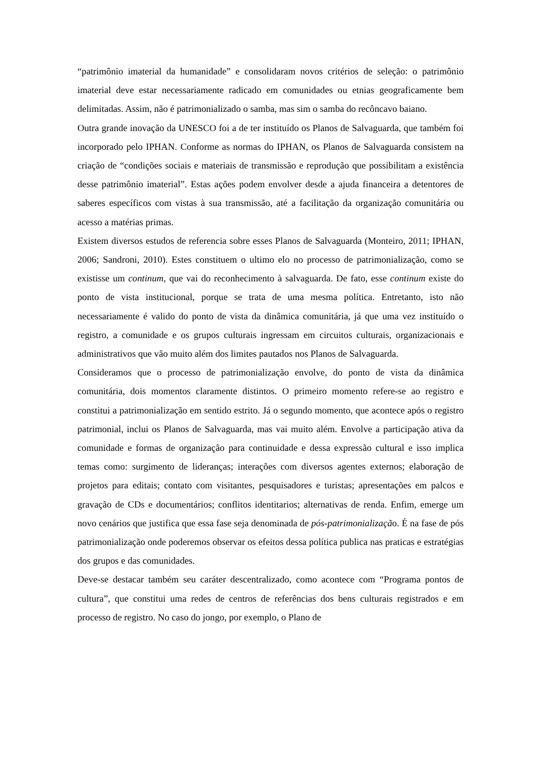“patrimônio imaterial da humanidade” e consolidaram novos critérios de seleção: o patrimônio imaterial deve estar necessariamente radicado em comunidades ou etnias geograficamente bem delimitadas. Assim, não é patrimonializado o samba, mas sim o samba do recôncavo baiano.
Outra grande inovação da UNESCO foi a de ter instituído os Planos de Salvaguarda, que também foi incorporado pelo IPHAN. Conforme as normas do IPHAN, os Planos de Salvaguarda consistem na criação de “condições sociais e materiais de transmissão e reprodução que possibilitam a existência desse patrimônio imaterial”. Estas ações podem envolver desde a ajuda financeira a detentores de saberes específicos com vistas à sua transmissão, até a facilitação da organização comunitária ou acesso a matérias primas.
Existem diversos estudos de referencia sobre esses Planos de Salvaguarda (Monteiro, 2011; IPHAN, 2006; Sandroni, 2010). Estes constituem o ultimo elo no processo de patrimonialização, como se existisse um continum, que vai do reconhecimento à salvaguarda. De fato, esse continum existe do ponto de vista institucional, porque se trata de uma mesma política. Entretanto, isto não necessariamente é valido do ponto de vista da dinâmica comunitária, já que uma vez instituído o registro, a comunidade e os grupos culturais ingressam em circuitos culturais, organizacionais e administrativos que vão muito além dos limites pautados nos Planos de Salvaguarda.
Consideramos que o processo de patrimonialização envolve, do ponto de vista da dinâmica comunitária, dois momentos claramente distintos. O primeiro momento refere-se ao registro e constitui a patrimonialização em sentido estrito. Já o segundo momento, que acontece após o registro patrimonial, inclui os Planos de Salvaguarda, mas vai muito além. Envolve a participação ativa da comunidade e formas de organização para continuidade e dessa expressão cultural e isso implica temas como: surgimento de lideranças; interações com diversos agentes externos; elaboração de projetos para editais; contato com visitantes, pesquisadores e turistas; apresentações em palcos e gravação de CDs e documentários; conflitos identitarios; alternativas de renda. Enfim, emerge um novo cenários que justifica que essa fase seja denominada de pós-patrimonialização. É na fase de pós patrimonialização onde poderemos observar os efeitos dessa política publica nas praticas e estratégias dos grupos e das comunidades.
Deve-se destacar também seu caráter descentralizado, como acontece com “Programa pontos de cultura”, que constitui uma redes de centros de referências dos bens culturais registrados e em processo de registro. No caso do jongo, por exemplo, o Plano de